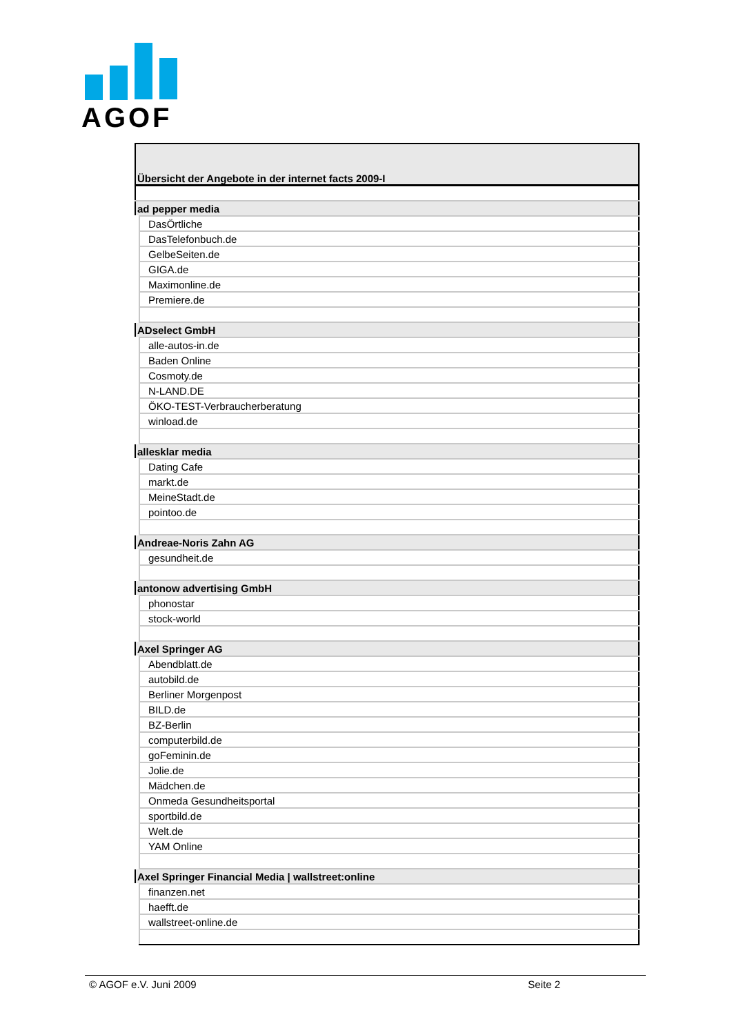AGOF
| Übersicht der Angebote in der internet facts 2009-I |
| ad pepper media |
| DasÖrtliche |
| DasTelefonbuch.de |
| GelbeSeiten.de |
| GIGA.de |
| Maximonline.de |
| Premiere.de |
| ADselect GmbH |
| alle-autos-in.de |
| Baden Online |
| Cosmoty.de |
| N-LAND.DE |
| ÖKO-TEST-Verbraucherberatung |
| winload.de |
| allesklar media |
| Dating Cafe |
| markt.de |
| MeineStadt.de |
| pointoo.de |
| Andreae-Noris Zahn AG |
| gesundheit.de |
| antonow advertising GmbH |
| phonostar |
| stock-world |
| Axel Springer AG |
| Abendblatt.de |
| autobild.de |
| Berliner Morgenpost |
| BILD.de |
| BZ-Berlin |
| computerbild.de |
| goFeminin.de |
| Jolie.de |
| Mädchen.de |
| Onmeda Gesundheitsportal |
| sportbild.de |
| Welt.de |
| YAM Online |
| Axel Springer Financial Media / wallstreet:online |
| finanzen.net |
| haefft.de |
| wallstreet-online.de |
© AGOF e.V. Juni 2009 Seite 2